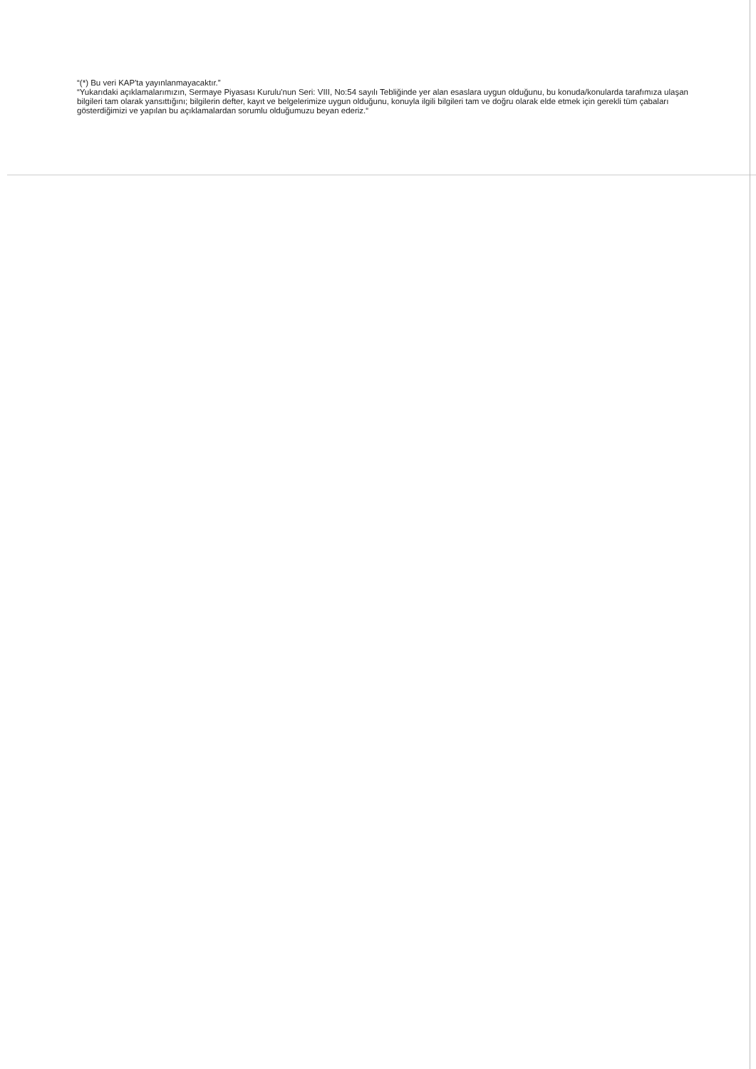“(*) Bu veri KAP'ta yayınlanmayacaktır.”
“Yukarıdaki açıklamalarımızın, Sermaye Piyasası Kurulu'nun Seri: VIII, No:54 sayılı Tebliğinde yer alan esaslara uygun olduğunu, bu konuda/konularda tarafımıza ulaşan bilgileri tam olarak yansıttığını; bilgilerin defter, kayıt ve belgelerimize uygun olduğunu, konuyla ilgili bilgileri tam ve doğru olarak elde etmek için gerekli tüm çabaları gösterdiğimizi ve yapılan bu açıklamalardan sorumlu olduğumuzu beyan ederiz.“